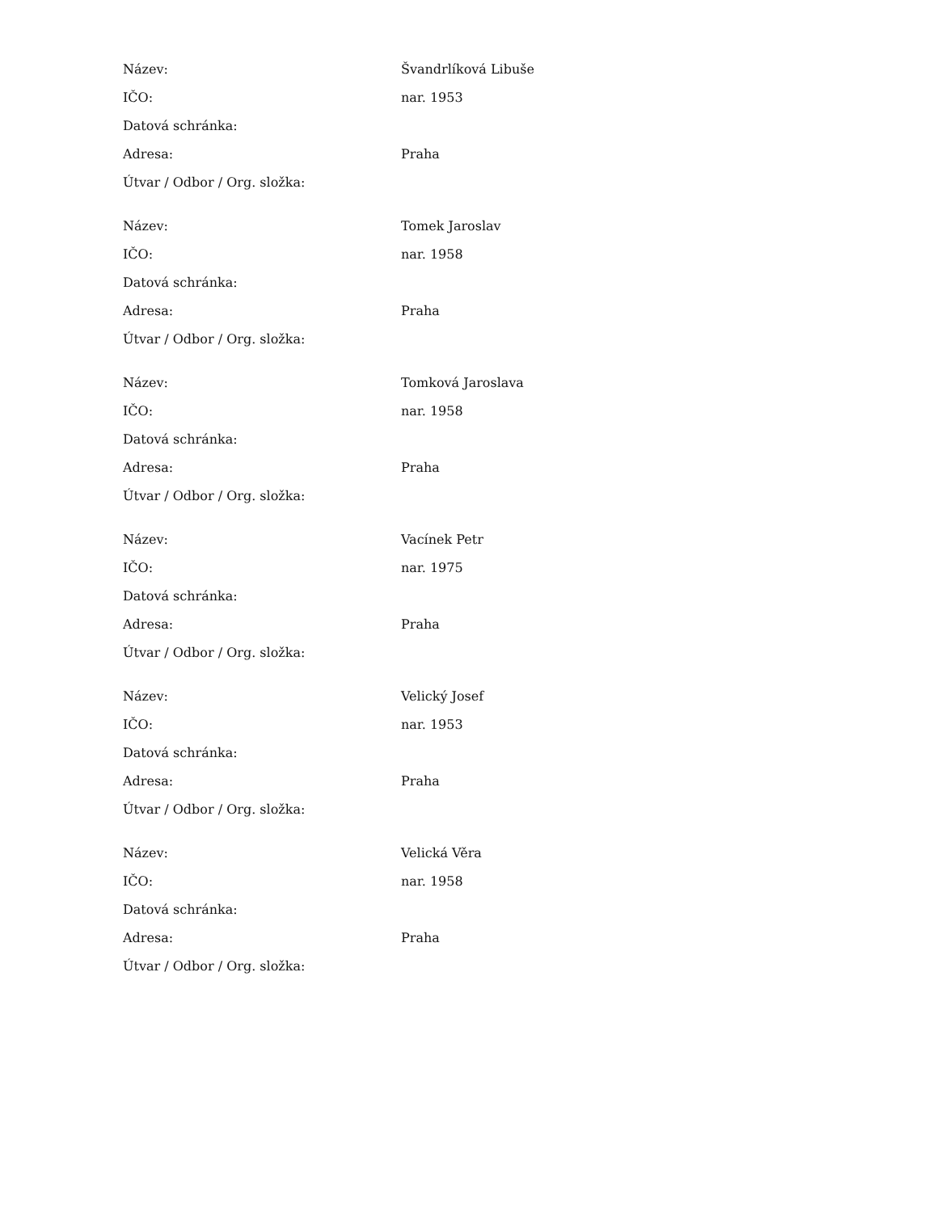| Název: | Švandrlíková Libuše |
| IČO: | nar. 1953 |
| Datová schránka: | |
| Adresa: | Praha |
| Útvar / Odbor / Org. složka: | |
| Název: | Tomek Jaroslav |
| IČO: | nar. 1958 |
| Datová schránka: | |
| Adresa: | Praha |
| Útvar / Odbor / Org. složka: | |
| Název: | Tomková Jaroslava |
| IČO: | nar. 1958 |
| Datová schránka: | |
| Adresa: | Praha |
| Útvar / Odbor / Org. složka: | |
| Název: | Vacínek Petr |
| IČO: | nar. 1975 |
| Datová schránka: | |
| Adresa: | Praha |
| Útvar / Odbor / Org. složka: | |
| Název: | Velický Josef |
| IČO: | nar. 1953 |
| Datová schránka: | |
| Adresa: | Praha |
| Útvar / Odbor / Org. složka: | |
| Název: | Velická Věra |
| IČO: | nar. 1958 |
| Datová schránka: | |
| Adresa: | Praha |
| Útvar / Odbor / Org. složka: | |